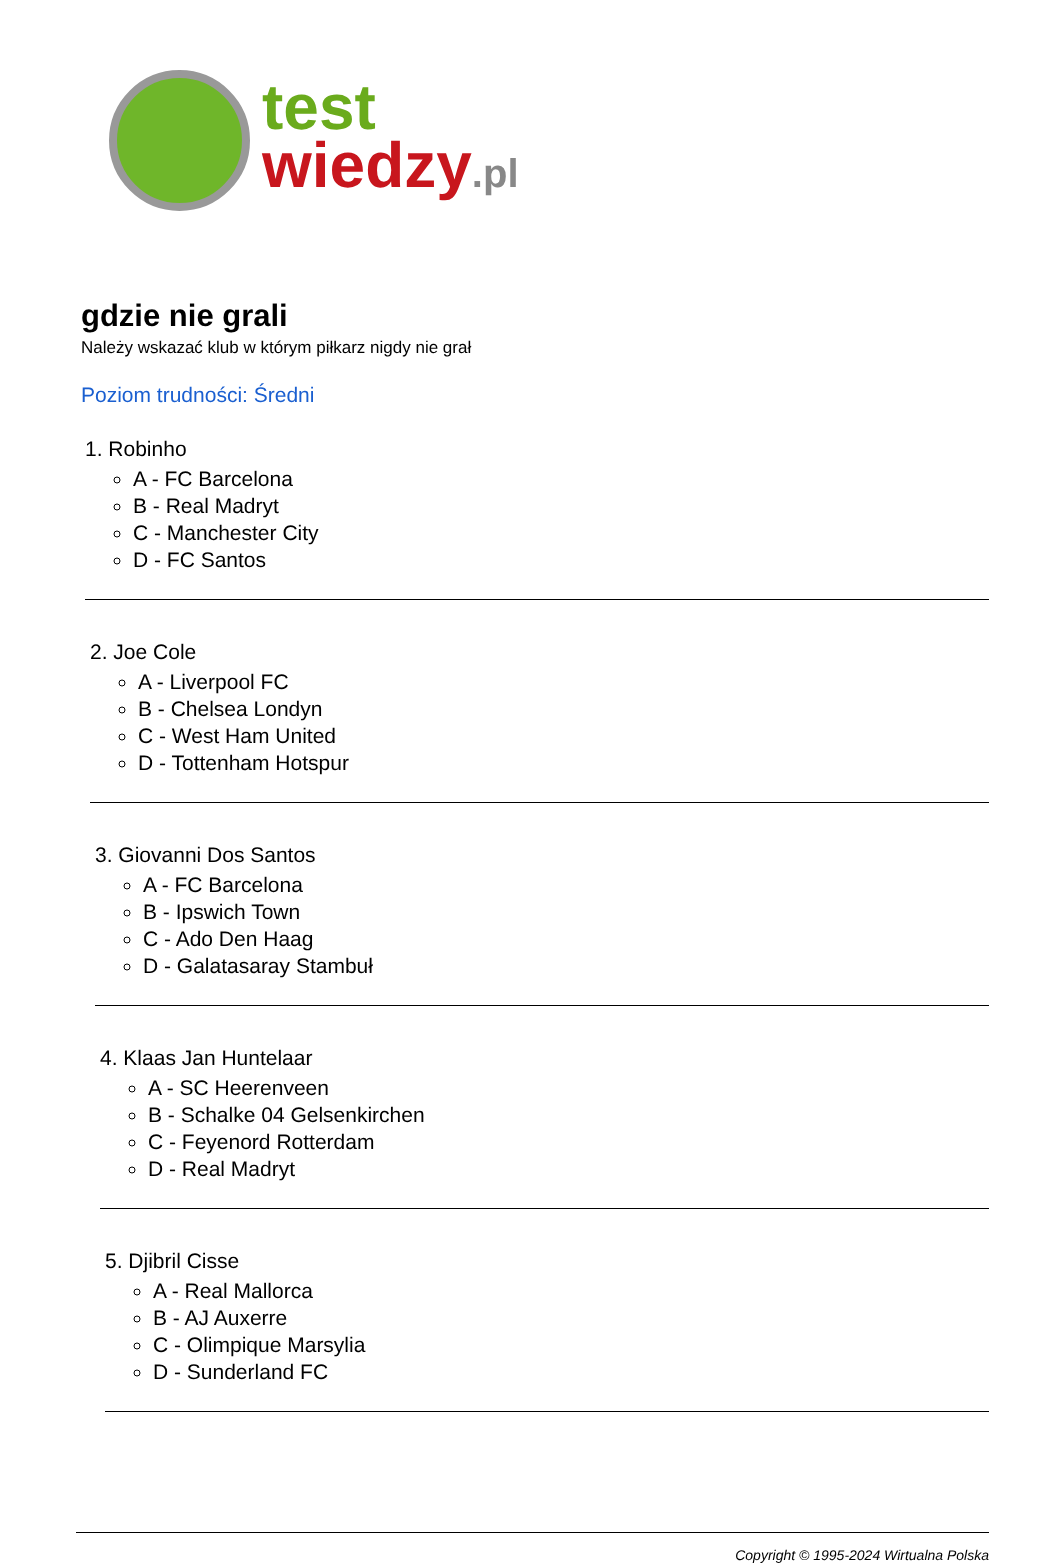test
wiedzy.pl
gdzie nie grali
Należy wskazać klub w którym piłkarz nigdy nie grał
Poziom trudności: Średni
1. Robinho
A - FC Barcelona
B - Real Madryt
C - Manchester City
D - FC Santos
2. Joe Cole
A - Liverpool FC
B - Chelsea Londyn
C - West Ham United
D - Tottenham Hotspur
3. Giovanni Dos Santos
A - FC Barcelona
B - Ipswich Town
C - Ado Den Haag
D - Galatasaray Stambuł
4. Klaas Jan Huntelaar
A - SC Heerenveen
B - Schalke 04 Gelsenkirchen
C - Feyenord Rotterdam
D - Real Madryt
5. Djibril Cisse
A - Real Mallorca
B - AJ Auxerre
C - Olimpique Marsylia
D - Sunderland FC
Copyright © 1995-2024 Wirtualna Polska